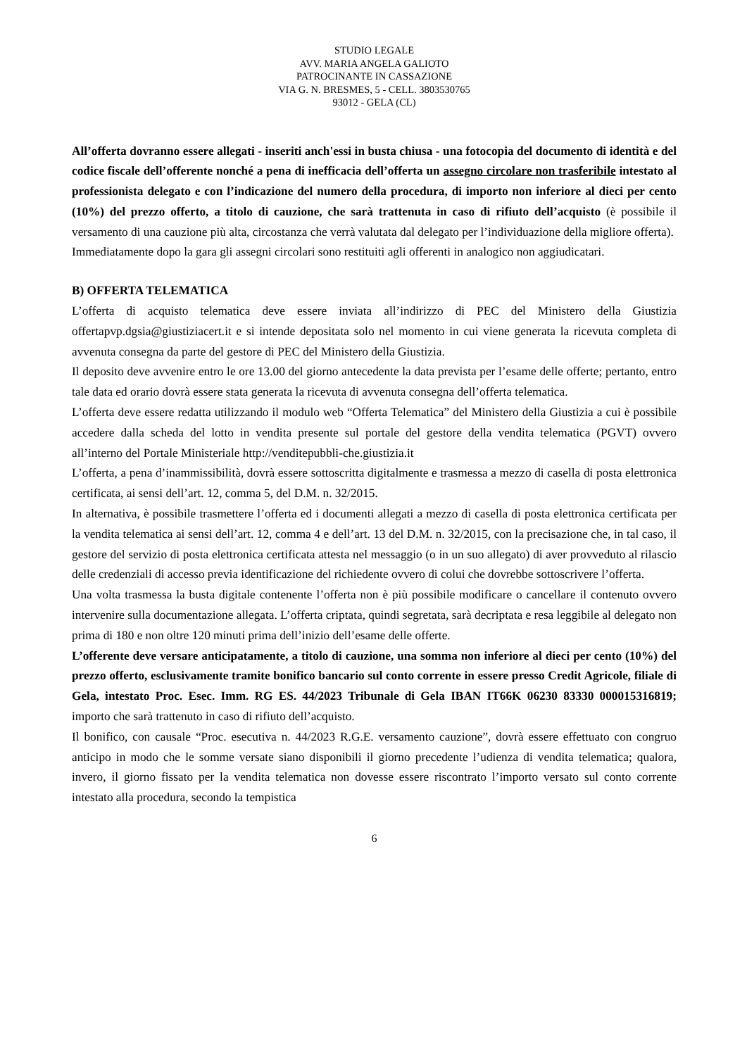STUDIO LEGALE
AVV. MARIA ANGELA GALIOTO
PATROCINANTE IN CASSAZIONE
VIA G. N. BRESMES, 5 - CELL. 3803530765
93012 - GELA (CL)
All’offerta dovranno essere allegati - inseriti anch'essi in busta chiusa - una fotocopia del documento di identità e del codice fiscale dell’offerente nonché a pena di inefficacia dell’offerta un assegno circolare non trasferibile intestato al professionista delegato e con l’indicazione del numero della procedura, di importo non inferiore al dieci per cento (10%) del prezzo offerto, a titolo di cauzione, che sarà trattenuta in caso di rifiuto dell’acquisto (è possibile il versamento di una cauzione più alta, circostanza che verrà valutata dal delegato per l’individuazione della migliore offerta).
Immediatamente dopo la gara gli assegni circolari sono restituiti agli offerenti in analogico non aggiudicatari.
B) OFFERTA TELEMATICA
L’offerta di acquisto telematica deve essere inviata all’indirizzo di PEC del Ministero della Giustizia offertapvp.dgsia@giustiziacert.it e si intende depositata solo nel momento in cui viene generata la ricevuta completa di avvenuta consegna da parte del gestore di PEC del Ministero della Giustizia.
Il deposito deve avvenire entro le ore 13.00 del giorno antecedente la data prevista per l’esame delle offerte; pertanto, entro tale data ed orario dovrà essere stata generata la ricevuta di avvenuta consegna dell’offerta telematica.
L’offerta deve essere redatta utilizzando il modulo web “Offerta Telematica” del Ministero della Giustizia a cui è possibile accedere dalla scheda del lotto in vendita presente sul portale del gestore della vendita telematica (PGVT) ovvero all’interno del Portale Ministeriale http://venditepubbli-che.giustizia.it
L’offerta, a pena d’inammissibilità, dovrà essere sottoscritta digitalmente e trasmessa a mezzo di casella di posta elettronica certificata, ai sensi dell’art. 12, comma 5, del D.M. n. 32/2015.
In alternativa, è possibile trasmettere l’offerta ed i documenti allegati a mezzo di casella di posta elettronica certificata per la vendita telematica ai sensi dell’art. 12, comma 4 e dell’art. 13 del D.M. n. 32/2015, con la precisazione che, in tal caso, il gestore del servizio di posta elettronica certificata attesta nel messaggio (o in un suo allegato) di aver provveduto al rilascio delle credenziali di accesso previa identificazione del richiedente ovvero di colui che dovrebbe sottoscrivere l’offerta.
Una volta trasmessa la busta digitale contenente l’offerta non è più possibile modificare o cancellare il contenuto ovvero intervenire sulla documentazione allegata. L’offerta criptata, quindi segretata, sarà decriptata e resa leggibile al delegato non prima di 180 e non oltre 120 minuti prima dell’inizio dell’esame delle offerte.
L’offerente deve versare anticipatamente, a titolo di cauzione, una somma non inferiore al dieci per cento (10%) del prezzo offerto, esclusivamente tramite bonifico bancario sul conto corrente in essere presso Credit Agricole, filiale di Gela, intestato Proc. Esec. Imm. RG ES. 44/2023 Tribunale di Gela IBAN IT66K 06230 83330 000015316819; importo che sarà trattenuto in caso di rifiuto dell’acquisto.
Il bonifico, con causale “Proc. esecutiva n. 44/2023 R.G.E. versamento cauzione”, dovrà essere effettuato con congruo anticipo in modo che le somme versate siano disponibili il giorno precedente l’udienza di vendita telematica; qualora, invero, il giorno fissato per la vendita telematica non dovesse essere riscontrato l’importo versato sul conto corrente intestato alla procedura, secondo la tempistica
6